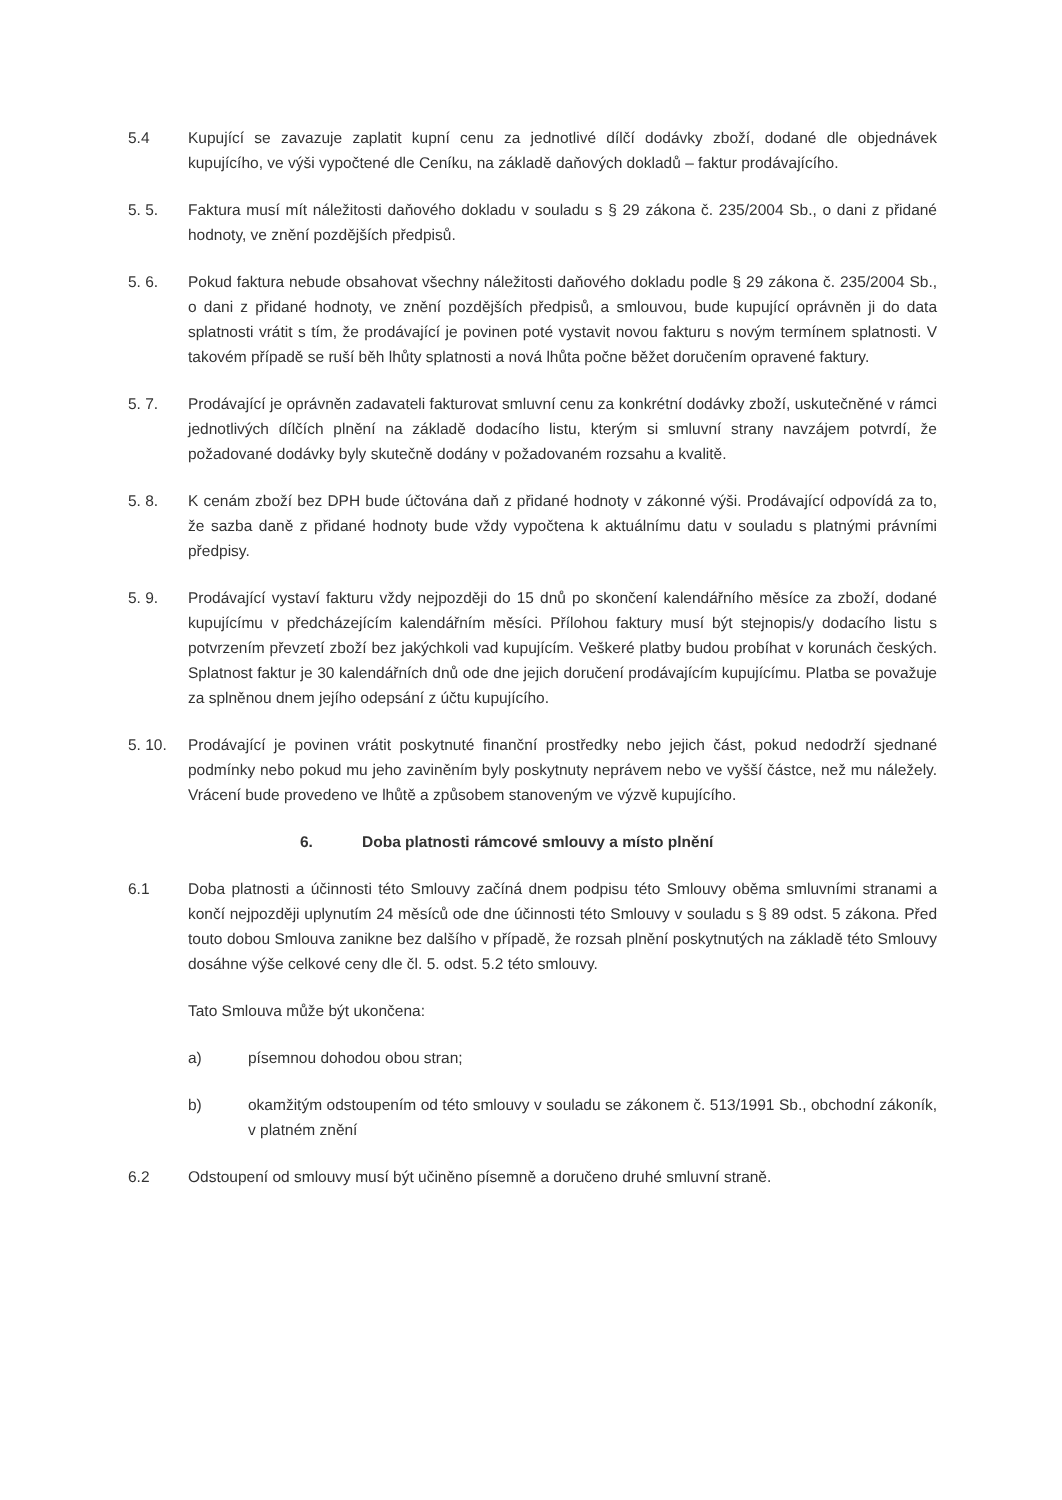5.4 Kupující se zavazuje zaplatit kupní cenu za jednotlivé dílčí dodávky zboží, dodané dle objednávek kupujícího, ve výši vypočtené dle Ceníku, na základě daňových dokladů – faktur prodávajícího.
5. 5. Faktura musí mít náležitosti daňového dokladu v souladu s § 29 zákona č. 235/2004 Sb., o dani z přidané hodnoty, ve znění pozdějších předpisů.
5. 6. Pokud faktura nebude obsahovat všechny náležitosti daňového dokladu podle § 29 zákona č. 235/2004 Sb., o dani z přidané hodnoty, ve znění pozdějších předpisů, a smlouvou, bude kupující oprávněn ji do data splatnosti vrátit s tím, že prodávající je povinen poté vystavit novou fakturu s novým termínem splatnosti. V takovém případě se ruší běh lhůty splatnosti a nová lhůta počne běžet doručením opravené faktury.
5. 7. Prodávající je oprávněn zadavateli fakturovat smluvní cenu za konkrétní dodávky zboží, uskutečněné v rámci jednotlivých dílčích plnění na základě dodacího listu, kterým si smluvní strany navzájem potvrdí, že požadované dodávky byly skutečně dodány v požadovaném rozsahu a kvalitě.
5. 8. K cenám zboží bez DPH bude účtována daň z přidané hodnoty v zákonné výši. Prodávající odpovídá za to, že sazba daně z přidané hodnoty bude vždy vypočtena k aktuálnímu datu v souladu s platnými právními předpisy.
5. 9. Prodávající vystaví fakturu vždy nejpozději do 15 dnů po skončení kalendářního měsíce za zboží, dodané kupujícímu v předcházejícím kalendářním měsíci. Přílohou faktury musí být stejnopis/y dodacího listu s potvrzením převzetí zboží bez jakýchkoli vad kupujícím. Veškeré platby budou probíhat v korunách českých. Splatnost faktur je 30 kalendářních dnů ode dne jejich doručení prodávajícím kupujícímu. Platba se považuje za splněnou dnem jejího odepsání z účtu kupujícího.
5. 10. Prodávající je povinen vrátit poskytnuté finanční prostředky nebo jejich část, pokud nedodrží sjednané podmínky nebo pokud mu jeho zaviněním byly poskytnuty neprávem nebo ve vyšší částce, než mu náležely. Vrácení bude provedeno ve lhůtě a způsobem stanoveným ve výzvě kupujícího.
6. Doba platnosti rámcové smlouvy a místo plnění
6.1 Doba platnosti a účinnosti této Smlouvy začíná dnem podpisu této Smlouvy oběma smluvními stranami a končí nejpozději uplynutím 24 měsíců ode dne účinnosti této Smlouvy v souladu s § 89 odst. 5 zákona. Před touto dobou Smlouva zanikne bez dalšího v případě, že rozsah plnění poskytnutých na základě této Smlouvy dosáhne výše celkové ceny dle čl. 5. odst. 5.2 této smlouvy.
Tato Smlouva může být ukončena:
a) písemnou dohodou obou stran;
b) okamžitým odstoupením od této smlouvy v souladu se zákonem č. 513/1991 Sb., obchodní zákoník, v platném znění
6.2 Odstoupení od smlouvy musí být učiněno písemně a doručeno druhé smluvní straně.